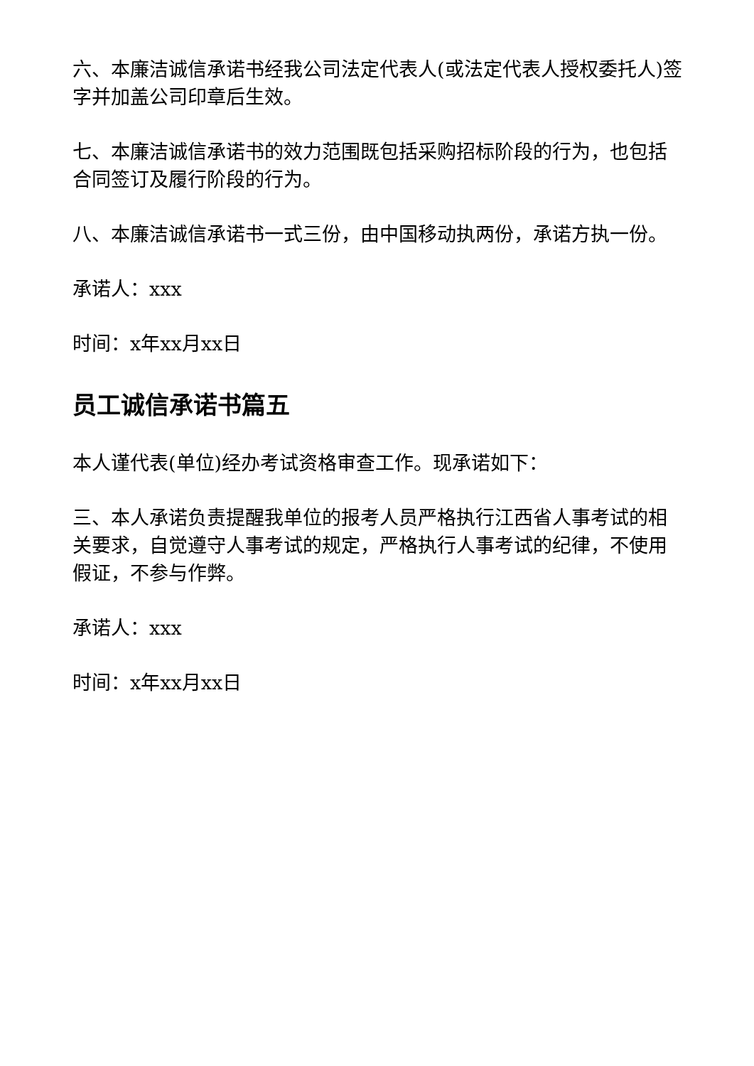六、本廉洁诚信承诺书经我公司法定代表人(或法定代表人授权委托人)签字并加盖公司印章后生效。
七、本廉洁诚信承诺书的效力范围既包括采购招标阶段的行为，也包括合同签订及履行阶段的行为。
八、本廉洁诚信承诺书一式三份，由中国移动执两份，承诺方执一份。
承诺人：xxx
时间：x年xx月xx日
员工诚信承诺书篇五
本人谨代表(单位)经办考试资格审查工作。现承诺如下：
三、本人承诺负责提醒我单位的报考人员严格执行江西省人事考试的相关要求，自觉遵守人事考试的规定，严格执行人事考试的纪律，不使用假证，不参与作弊。
承诺人：xxx
时间：x年xx月xx日